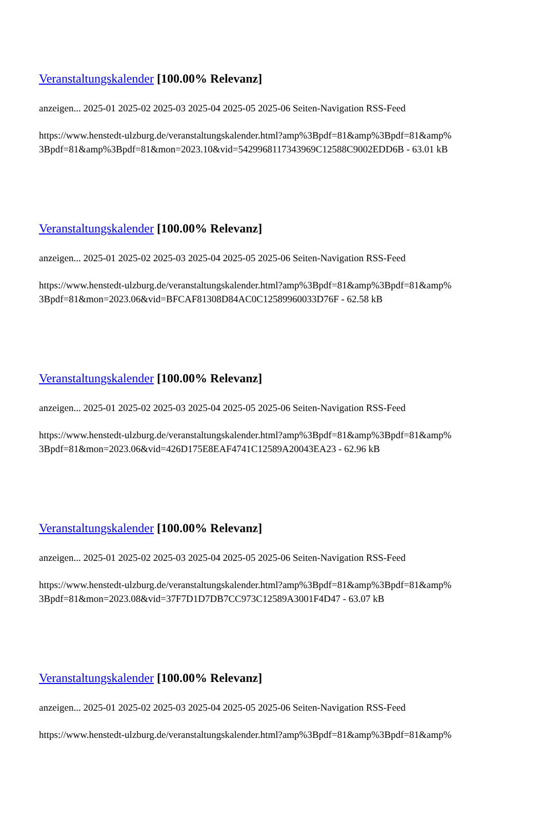Veranstaltungskalender [100.00% Relevanz]
anzeigen... 2025-01 2025-02 2025-03 2025-04 2025-05 2025-06 Seiten-Navigation RSS-Feed
https://www.henstedt-ulzburg.de/veranstaltungskalender.html?amp%3Bpdf=81&amp%3Bpdf=81&amp%
3Bpdf=81&amp%3Bpdf=81&mon=2023.10&vid=5429968117343969C12588C9002EDD6B - 63.01 kB
Veranstaltungskalender [100.00% Relevanz]
anzeigen... 2025-01 2025-02 2025-03 2025-04 2025-05 2025-06 Seiten-Navigation RSS-Feed
https://www.henstedt-ulzburg.de/veranstaltungskalender.html?amp%3Bpdf=81&amp%3Bpdf=81&amp%
3Bpdf=81&mon=2023.06&vid=BFCAF81308D84AC0C12589960033D76F - 62.58 kB
Veranstaltungskalender [100.00% Relevanz]
anzeigen... 2025-01 2025-02 2025-03 2025-04 2025-05 2025-06 Seiten-Navigation RSS-Feed
https://www.henstedt-ulzburg.de/veranstaltungskalender.html?amp%3Bpdf=81&amp%3Bpdf=81&amp%
3Bpdf=81&mon=2023.06&vid=426D175E8EAF4741C12589A20043EA23 - 62.96 kB
Veranstaltungskalender [100.00% Relevanz]
anzeigen... 2025-01 2025-02 2025-03 2025-04 2025-05 2025-06 Seiten-Navigation RSS-Feed
https://www.henstedt-ulzburg.de/veranstaltungskalender.html?amp%3Bpdf=81&amp%3Bpdf=81&amp%
3Bpdf=81&mon=2023.08&vid=37F7D1D7DB7CC973C12589A3001F4D47 - 63.07 kB
Veranstaltungskalender [100.00% Relevanz]
anzeigen... 2025-01 2025-02 2025-03 2025-04 2025-05 2025-06 Seiten-Navigation RSS-Feed
https://www.henstedt-ulzburg.de/veranstaltungskalender.html?amp%3Bpdf=81&amp%3Bpdf=81&amp%